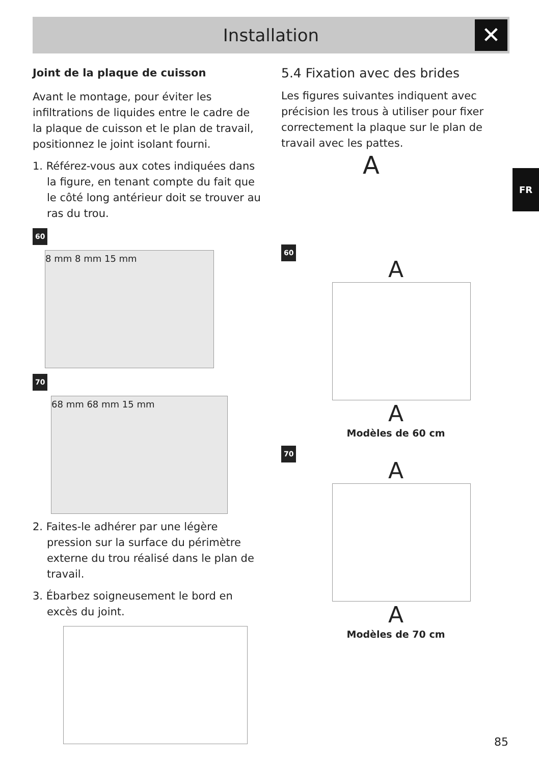Installation ✕
FR
Joint de la plaque de cuisson
Avant le montage, pour éviter les infiltrations de liquides entre le cadre de la plaque de cuisson et le plan de travail, positionnez le joint isolant fourni.
1. Référez-vous aux cotes indiquées dans la figure, en tenant compte du fait que le côté long antérieur doit se trouver au ras du trou.
60
8 mm 8 mm 15 mm
70
68 mm 68 mm 15 mm
2. Faites-le adhérer par une légère pression sur la surface du périmètre externe du trou réalisé dans le plan de travail.
3. Ébarbez soigneusement le bord en excès du joint.
5.4 Fixation avec des brides
Les figures suivantes indiquent avec précision les trous à utiliser pour fixer correctement la plaque sur le plan de travail avec les pattes.
A
60
A
A
Modèles de 60 cm
70
A
A
Modèles de 70 cm
85